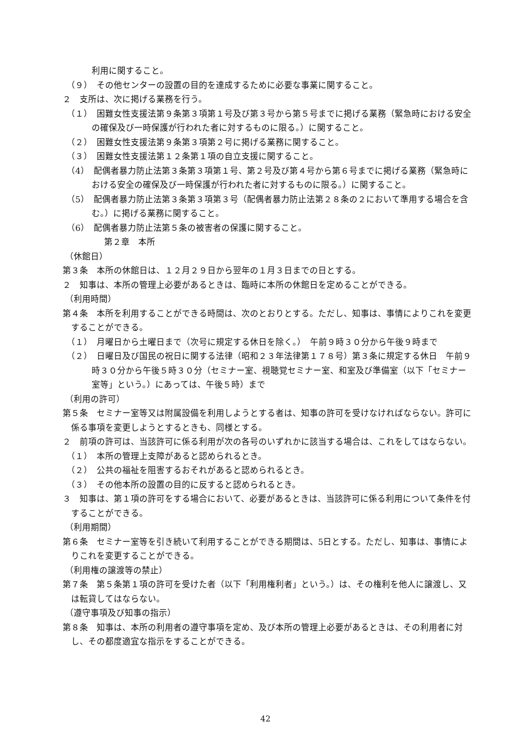利用に関すること。
（９）　その他センターの設置の目的を達成するために必要な事業に関すること。
２　支所は、次に掲げる業務を行う。
（１）　困難女性支援法第９条第３項第１号及び第３号から第５号までに掲げる業務（緊急時における安全の確保及び一時保護が行われた者に対するものに限る。）に関すること。
（２）　困難女性支援法第９条第３項第２号に掲げる業務に関すること。
（３）　困難女性支援法第１２条第１項の自立支援に関すること。
（4）　配偶者暴力防止法第３条第３項第１号、第２号及び第４号から第６号までに掲げる業務（緊急時における安全の確保及び一時保護が行われた者に対するものに限る。）に関すること。
（5）　配偶者暴力防止法第３条第３項第３号（配偶者暴力防止法第２８条の２において準用する場合を含む。）に掲げる業務に関すること。
（6）　配偶者暴力防止法第５条の被害者の保護に関すること。
第２章　本所
（休館日）
第３条　本所の休館日は、１２月２９日から翌年の１月３日までの日とする。
２　知事は、本所の管理上必要があるときは、臨時に本所の休館日を定めることができる。
（利用時間）
第４条　本所を利用することができる時間は、次のとおりとする。ただし、知事は、事情によりこれを変更することができる。
（１）　月曜日から土曜日まで（次号に規定する休日を除く。）　午前９時３０分から午後９時まで
（２）　日曜日及び国民の祝日に関する法律（昭和２３年法律第１７８号）第３条に規定する休日　午前９時３０分から午後５時３０分（セミナー室、視聴覚セミナー室、和室及び準備室（以下「セミナー室等」という。）にあっては、午後５時）まで
（利用の許可）
第５条　セミナー室等又は附属設備を利用しようとする者は、知事の許可を受けなければならない。許可に係る事項を変更しようとするときも、同様とする。
２　前項の許可は、当該許可に係る利用が次の各号のいずれかに該当する場合は、これをしてはならない。
（１）　本所の管理上支障があると認められるとき。
（２）　公共の福祉を阻害するおそれがあると認められるとき。
（３）　その他本所の設置の目的に反すると認められるとき。
３　知事は、第１項の許可をする場合において、必要があるときは、当該許可に係る利用について条件を付することができる。
（利用期間）
第６条　セミナー室等を引き続いて利用することができる期間は、5日とする。ただし、知事は、事情によりこれを変更することができる。
（利用権の譲渡等の禁止）
第７条　第５条第１項の許可を受けた者（以下「利用権利者」という。）は、その権利を他人に譲渡し、又は転貸してはならない。
（遵守事項及び知事の指示）
第８条　知事は、本所の利用者の遵守事項を定め、及び本所の管理上必要があるときは、その利用者に対し、その都度適宜な指示をすることができる。
42